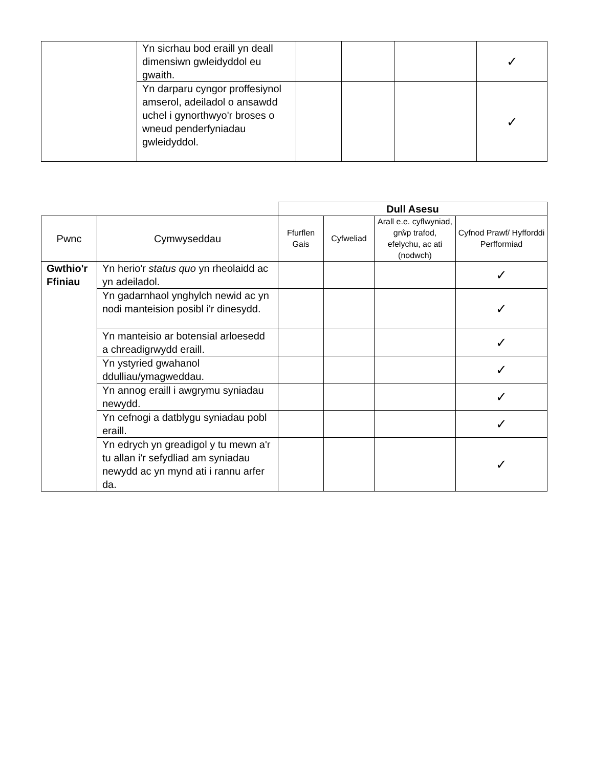| | Yn sicrhau bod eraill yn deall dimensiwn gwleidyddol eu gwaith. | | | | ✓ |
| | Yn darparu cyngor proffesiynol amserol, adeiladol o ansawdd uchel i gynorthwyo'r broses o wneud penderfyniadau gwleidyddol. | | | | ✓ |
| | | Dull Asesu | | | |
| Pwnc | Cymwyseddau | Ffurflen Gais | Cyfweliad | Arall e.e. cyflwyniad, grŵp trafod, efelychu, ac ati (nodwch) | Cyfnod Prawf/ Hyfforddi Perfformiad |
| Gwthio'r Ffiniau | Yn herio'r status quo yn rheolaidd ac yn adeiladol. | | | | ✓ |
| | Yn gadarnhaol ynghylch newid ac yn nodi manteision posibl i'r dinesydd. | | | | ✓ |
| | Yn manteisio ar botensial arloesedd a chreadigrwydd eraill. | | | | ✓ |
| | Yn ystyried gwahanol ddulliau/ymagweddau. | | | | ✓ |
| | Yn annog eraill i awgrymu syniadau newydd. | | | | ✓ |
| | Yn cefnogi a datblygu syniadau pobl eraill. | | | | ✓ |
| | Yn edrych yn greadigol y tu mewn a'r tu allan i'r sefydliad am syniadau newydd ac yn mynd ati i rannu arfer da. | | | | ✓ |